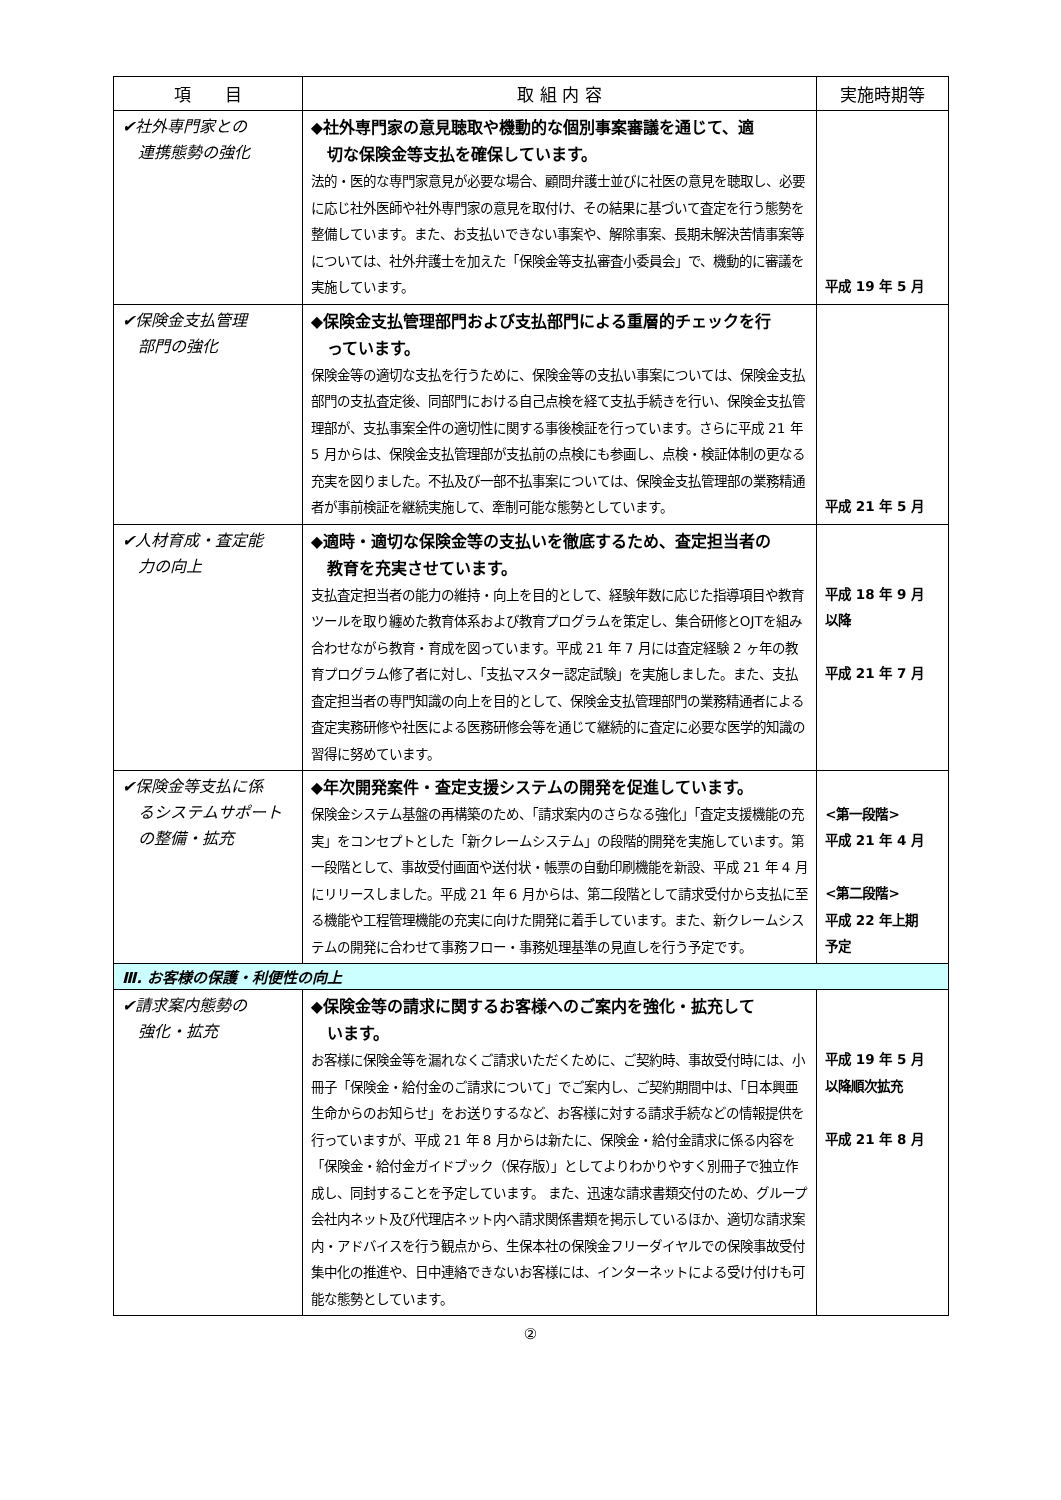| 項 目 | 取 組 内 容 | 実施時期等 |
| --- | --- | --- |
| ✔社外専門家との 連携態勢の強化 | ◆社外専門家の意見聴取や機動的な個別事案審議を通じて、適 切な保険金等支払を確保しています。 法的・医的な専門家意見が必要な場合、顧問弁護士並びに社医の意見を聴取し、必要に応じ社外医師や社外専門家の意見を取付け、その結果に基づいて査定を行う態勢を整備しています。また、お支払いできない事案や、解除事案、長期未解決苦情事案等については、社外弁護士を加えた「保険金等支払審査小委員会」で、機動的に審議を実施しています。 | 平成 19 年 5 月 |
| ✔保険金支払管理 部門の強化 | ◆保険金支払管理部門および支払部門による重層的チェックを行 っています。 保険金等の適切な支払を行うために、保険金等の支払い事案については、保険金支払部門の支払査定後、同部門における自己点検を経て支払手続きを行い、保険金支払管理部が、支払事案全件の適切性に関する事後検証を行っています。さらに平成 21 年 5 月からは、保険金支払管理部が支払前の点検にも参画し、点検・検証体制の更なる充実を図りました。不払及び一部不払事案については、保険金支払管理部の業務精通者が事前検証を継続実施して、牽制可能な態勢としています。 | 平成 21 年 5 月 |
| ✔人材育成・査定能 力の向上 | ◆適時・適切な保険金等の支払いを徹底するため、査定担当者の 教育を充実させています。 支払査定担当者の能力の維持・向上を目的として、経験年数に応じた指導項目や教育ツールを取り纏めた教育体系および教育プログラムを策定し、集合研修とOJTを組み合わせながら教育・育成を図っています。平成 21 年 7 月には査定経験 2 ヶ年の教育プログラム修了者に対し、「支払マスター認定試験」を実施しました。また、支払査定担当者の専門知識の向上を目的として、保険金支払管理部門の業務精通者による査定実務研修や社医による医務研修会等を通じて継続的に査定に必要な医学的知識の習得に努めています。 | 平成 18 年 9 月 以降 平成 21 年 7 月 |
| ✔保険金等支払に係 るシステムサポート の整備・拡充 | ◆年次開発案件・査定支援システムの開発を促進しています。 保険金システム基盤の再構築のため、「請求案内のさらなる強化」「査定支援機能の充実」をコンセプトとした「新クレームシステム」の段階的開発を実施しています。第一段階として、事故受付画面や送付状・帳票の自動印刷機能を新設、平成 21 年 4 月にリリースしました。平成 21 年 6 月からは、第二段階として請求受付から支払に至る機能や工程管理機能の充実に向けた開発に着手しています。また、新クレームシステムの開発に合わせて事務フロー・事務処理基準の見直しを行う予定です。 | <第一段階> 平成 21 年 4 月 <第二段階> 平成 22 年上期 予定 |
| Ⅲ. お客様の保護・利便性の向上 | | |
| ✔請求案内態勢の 強化・拡充 | ◆保険金等の請求に関するお客様へのご案内を強化・拡充して います。 お客様に保険金等を漏れなくご請求いただくために、ご契約時、事故受付時には、小冊子「保険金・給付金のご請求について」でご案内し、ご契約期間中は、「日本興亜生命からのお知らせ」をお送りするなど、お客様に対する請求手続などの情報提供を行っていますが、平成 21 年 8 月からは新たに、保険金・給付金請求に係る内容を「保険金・給付金ガイドブック（保存版）」としてよりわかりやすく別冊子で独立作成し、同封することを予定しています。 また、迅速な請求書類交付のため、グループ会社内ネット及び代理店ネット内へ請求関係書類を掲示しているほか、適切な請求案内・アドバイスを行う観点から、生保本社の保険金フリーダイヤルでの保険事故受付集中化の推進や、日中連絡できないお客様には、インターネットによる受け付けも可能な態勢としています。 | 平成 19 年 5 月 以降順次拡充 平成 21 年 8 月 |
②